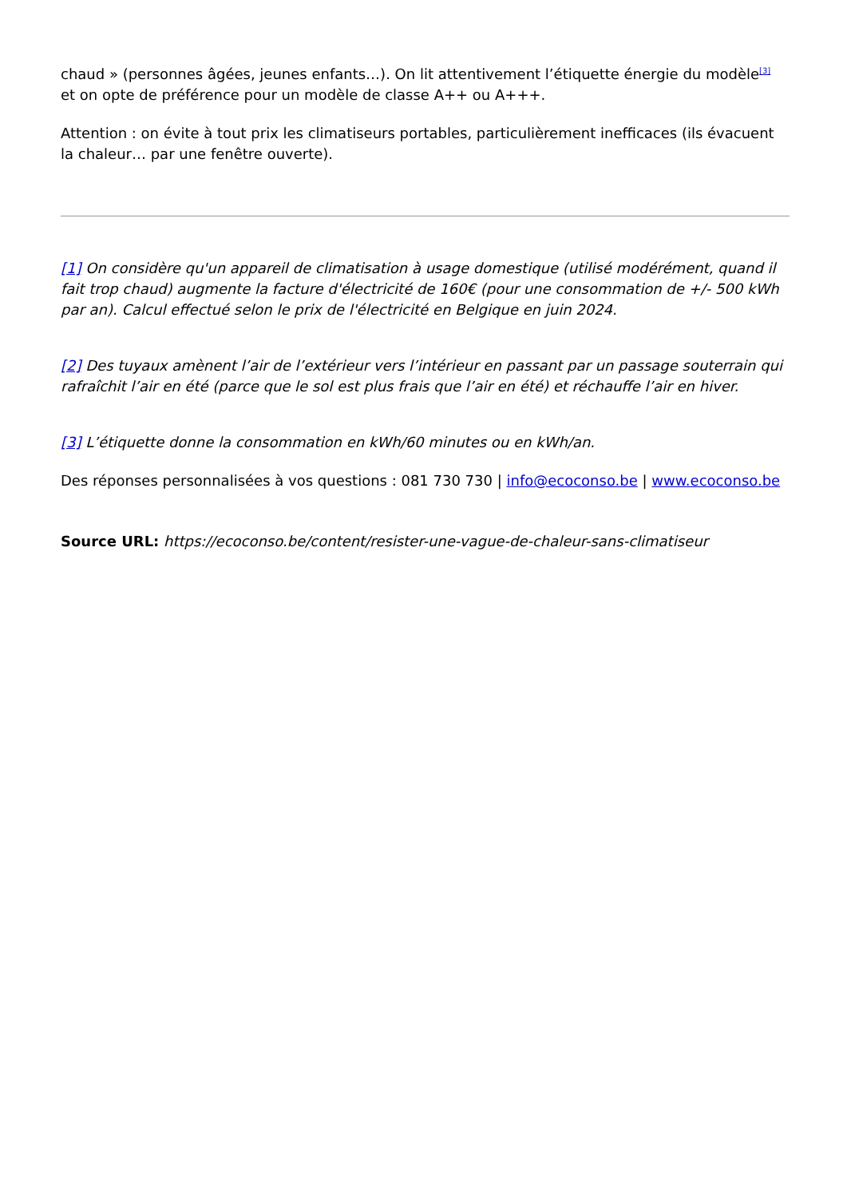chaud » (personnes âgées, jeunes enfants…). On lit attentivement l’étiquette énergie du modèle<sup>[3]</sup> et on opte de préférence pour un modèle de classe A++ ou A+++.
Attention : on évite à tout prix les climatiseurs portables, particulièrement inefficaces (ils évacuent la chaleur… par une fenêtre ouverte).
[1] On considère qu'un appareil de climatisation à usage domestique (utilisé modérément, quand il fait trop chaud) augmente la facture d'électricité de 160€ (pour une consommation de +/- 500 kWh par an). Calcul effectué selon le prix de l'électricité en Belgique en juin 2024.
[2] Des tuyaux amènent l’air de l’extérieur vers l’intérieur en passant par un passage souterrain qui rafraîchit l’air en été (parce que le sol est plus frais que l’air en été) et réchauffe l’air en hiver.
[3] L’étiquette donne la consommation en kWh/60 minutes ou en kWh/an.
Des réponses personnalisées à vos questions : 081 730 730 | info@ecoconso.be | www.ecoconso.be
Source URL: https://ecoconso.be/content/resister-une-vague-de-chaleur-sans-climatiseur